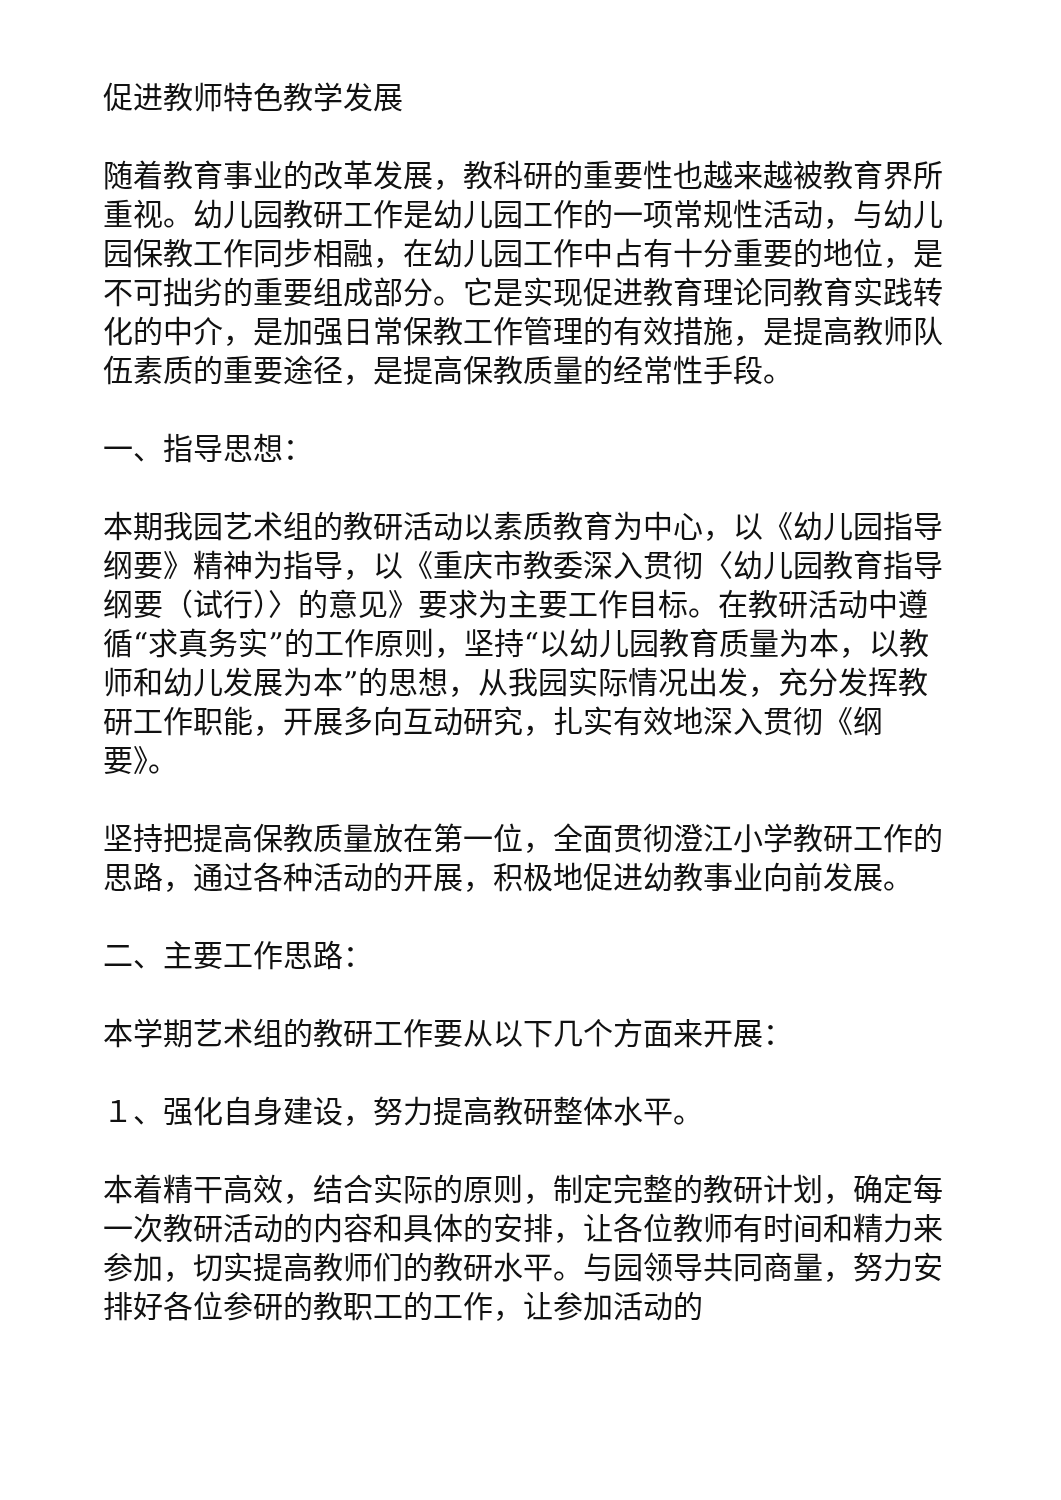促进教师特色教学发展
随着教育事业的改革发展，教科研的重要性也越来越被教育界所重视。幼儿园教研工作是幼儿园工作的一项常规性活动，与幼儿园保教工作同步相融，在幼儿园工作中占有十分重要的地位，是不可拙劣的重要组成部分。它是实现促进教育理论同教育实践转化的中介，是加强日常保教工作管理的有效措施，是提高教师队伍素质的重要途径，是提高保教质量的经常性手段。
一、指导思想：
本期我园艺术组的教研活动以素质教育为中心，以《幼儿园指导纲要》精神为指导，以《重庆市教委深入贯彻〈幼儿园教育指导纲要（试行）〉的意见》要求为主要工作目标。在教研活动中遵循“求真务实”的工作原则，坚持“以幼儿园教育质量为本，以教师和幼儿发展为本”的思想，从我园实际情况出发，充分发挥教研工作职能，开展多向互动研究，扎实有效地深入贯彻《纲要》。
坚持把提高保教质量放在第一位，全面贯彻澄江小学教研工作的思路，通过各种活动的开展，积极地促进幼教事业向前发展。
二、主要工作思路：
本学期艺术组的教研工作要从以下几个方面来开展：
１、强化自身建设，努力提高教研整体水平。
本着精干高效，结合实际的原则，制定完整的教研计划，确定每一次教研活动的内容和具体的安排，让各位教师有时间和精力来参加，切实提高教师们的教研水平。与园领导共同商量，努力安排好各位参研的教职工的工作，让参加活动的